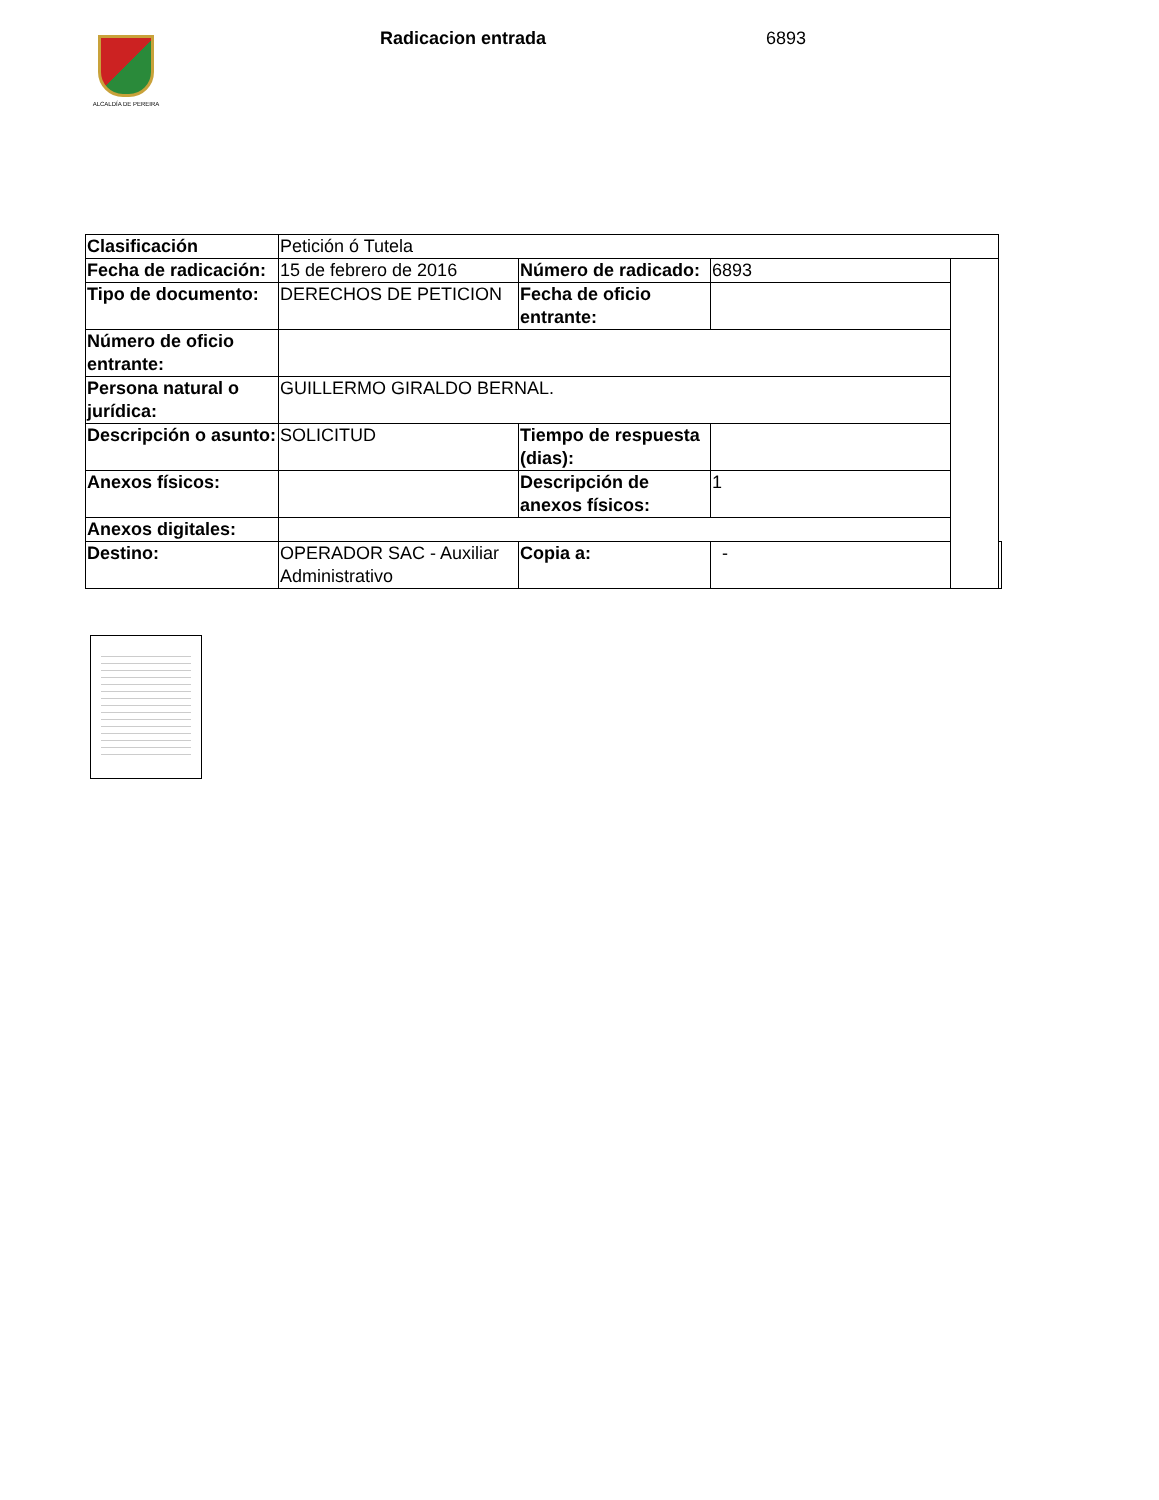ALCALDÍA DE PEREIRA Radicacion entrada 6893
| Clasificación | Petición ó Tutela | | | | |
| Fecha de radicación: | 15 de febrero de 2016 | Número de radicado: | 6893 | | |
| Tipo de documento: | DERECHOS DE PETICION | Fecha de oficio entrante: | | | |
| Número de oficio entrante: | | | | | |
| Persona natural o jurídica: | GUILLERMO GIRALDO BERNAL. | | | | |
| Descripción o asunto: | SOLICITUD | Tiempo de respuesta (dias): | | | |
| Anexos físicos: | | Descripción de anexos físicos: | 1 | | |
| Anexos digitales: | | | | | |
| Destino: | OPERADOR SAC - Auxiliar Administrativo | Copia a: | - | | |